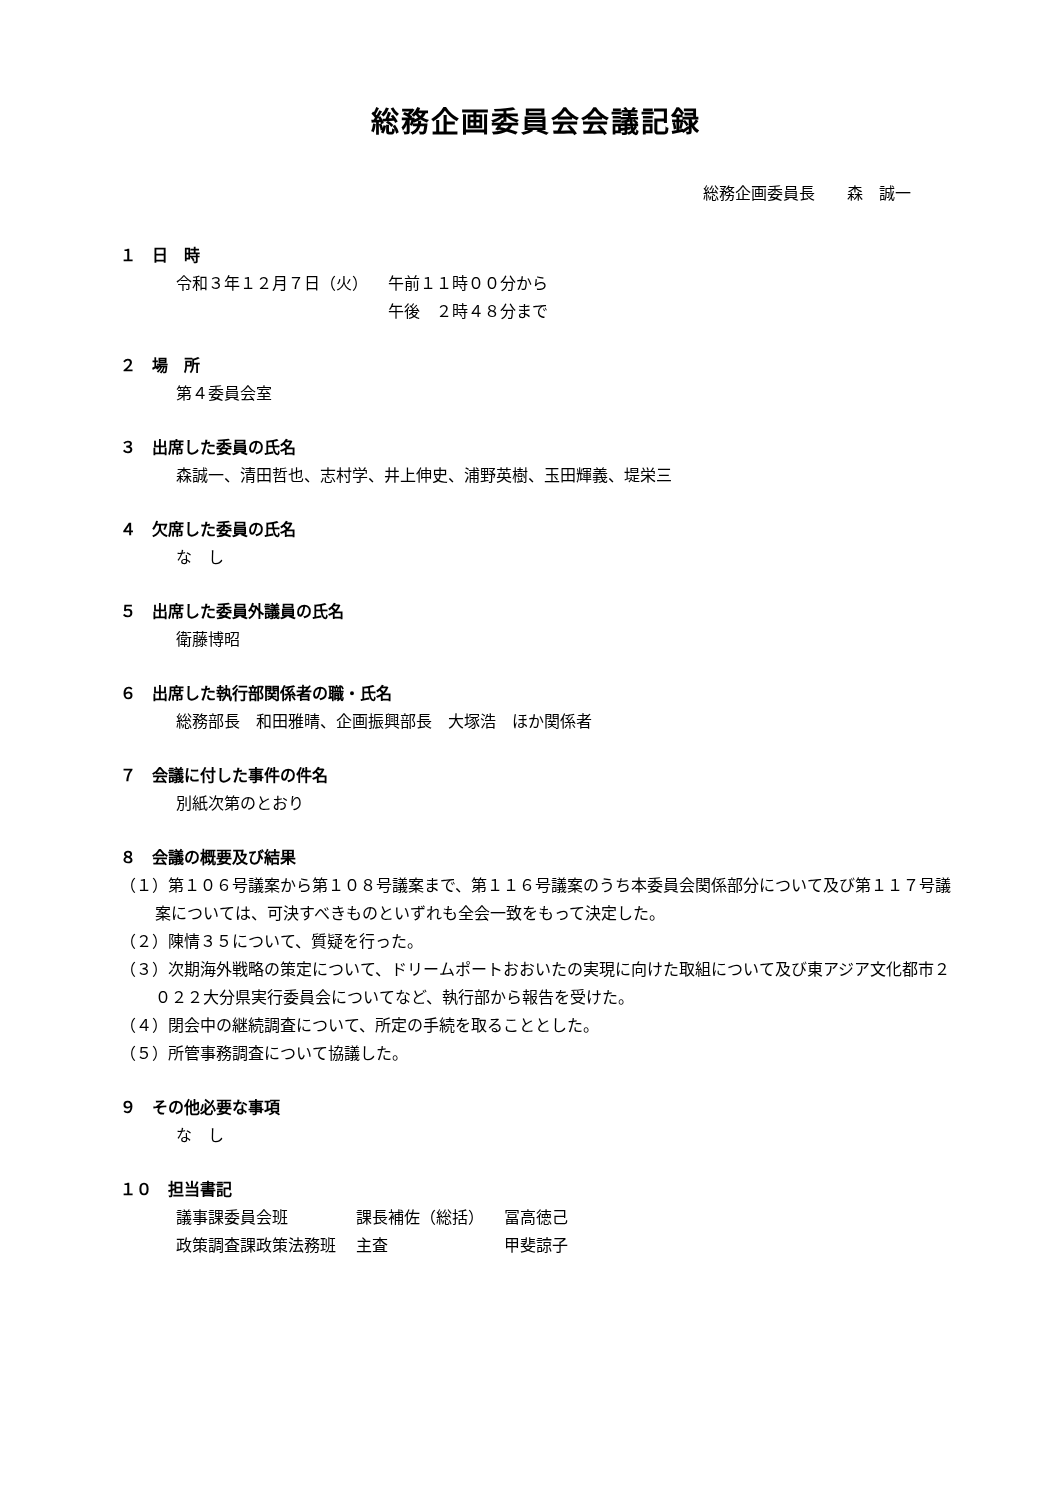総務企画委員会会議記録
総務企画委員長　　森　誠一
１　日　時
| 令和３年１２月７日（火） | 午前１１時００分から |
| | 午後 ２時４８分まで |
２　場　所
第４委員会室
３　出席した委員の氏名
森誠一、清田哲也、志村学、井上伸史、浦野英樹、玉田輝義、堤栄三
４　欠席した委員の氏名
な　し
５　出席した委員外議員の氏名
衛藤博昭
６　出席した執行部関係者の職・氏名
総務部長　和田雅晴、企画振興部長　大塚浩　ほか関係者
７　会議に付した事件の件名
別紙次第のとおり
８　会議の概要及び結果
（１）第１０６号議案から第１０８号議案まで、第１１６号議案のうち本委員会関係部分について及び第１１７号議案については、可決すべきものといずれも全会一致をもって決定した。
（２）陳情３５について、質疑を行った。
（３）次期海外戦略の策定について、ドリームポートおおいたの実現に向けた取組について及び東アジア文化都市２０２２大分県実行委員会についてなど、執行部から報告を受けた。
（４）閉会中の継続調査について、所定の手続を取ることとした。
（５）所管事務調査について協議した。
９　その他必要な事項
な　し
１０　担当書記
| 議事課委員会班 | 課長補佐（総括） | 冨高徳己 |
| 政策調査課政策法務班 | 主査 | 甲斐諒子 |